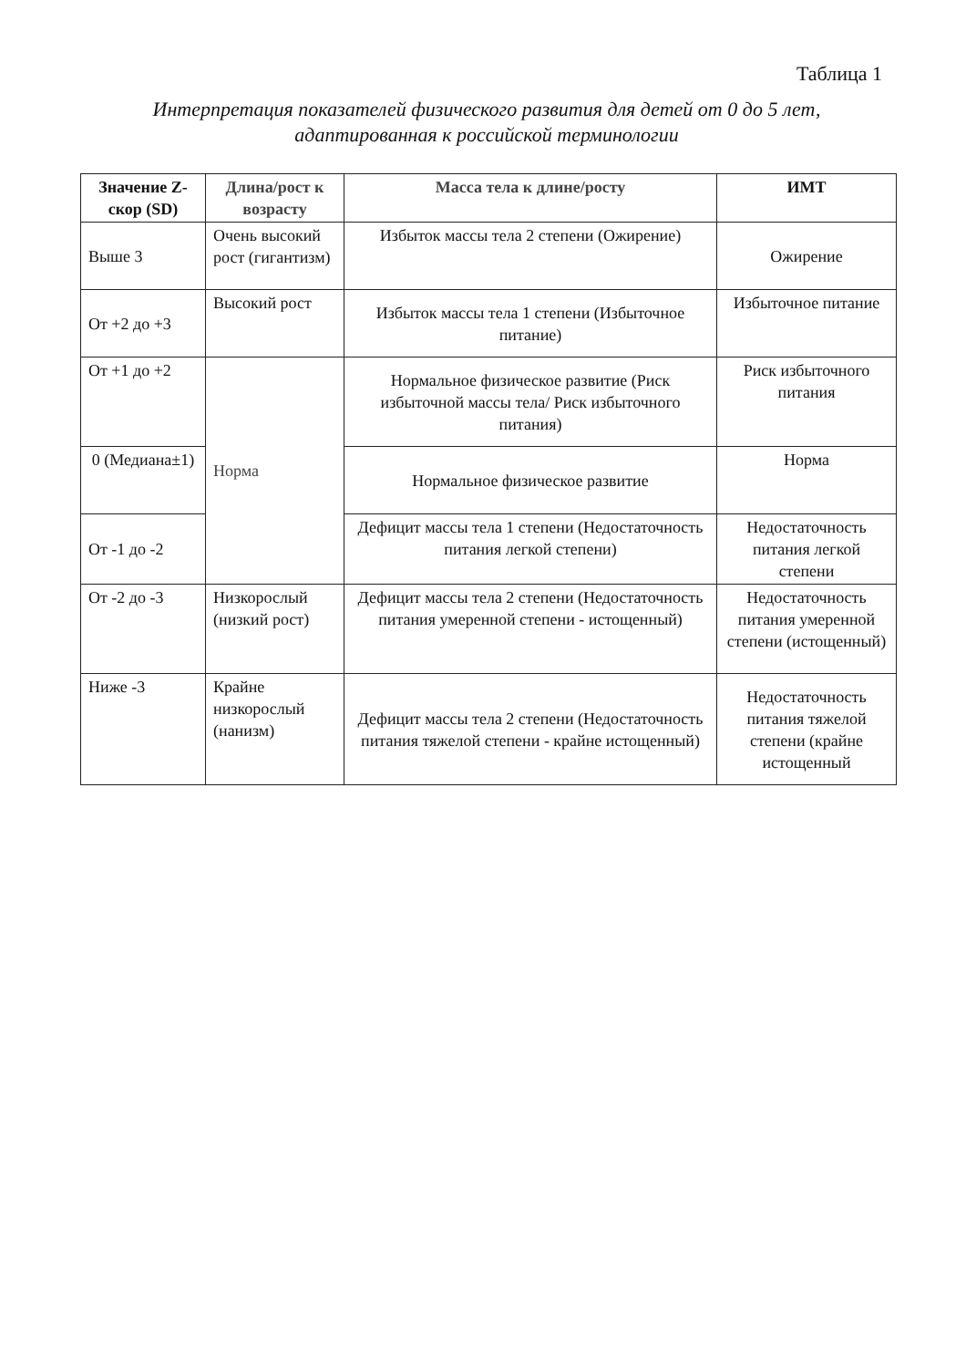Таблица 1
Интерпретация показателей физического развития для детей от 0 до 5 лет,
адаптированная к российской терминологии
| Значение Z-скор (SD) | Длина/рост к возрасту | Масса тела к длине/росту | ИМТ |
| --- | --- | --- | --- |
| Выше 3 | Очень высокий рост (гигантизм) | Избыток массы тела 2 степени (Ожирение) | Ожирение |
| От +2 до +3 | Высокий рост | Избыток массы тела 1 степени (Избыточное питание) | Избыточное питание |
| От +1 до +2 | Норма | Нормальное физическое развитие (Риск избыточной массы тела/ Риск избыточного питания) | Риск избыточного питания |
| 0 (Медиана±1) | | Нормальное физическое развитие | Норма |
| От -1 до -2 | | Дефицит массы тела 1 степени (Недостаточность питания легкой степени) | Недостаточность питания легкой степени |
| От -2 до -3 | Низкорослый (низкий рост) | Дефицит массы тела 2 степени (Недостаточность питания умеренной степени - истощенный) | Недостаточность питания умеренной степени (истощенный) |
| Ниже -3 | Крайне низкорослый (нанизм) | Дефицит массы тела 2 степени (Недостаточность питания тяжелой степени - крайне истощенный) | Недостаточность питания тяжелой степени (крайне истощенный |